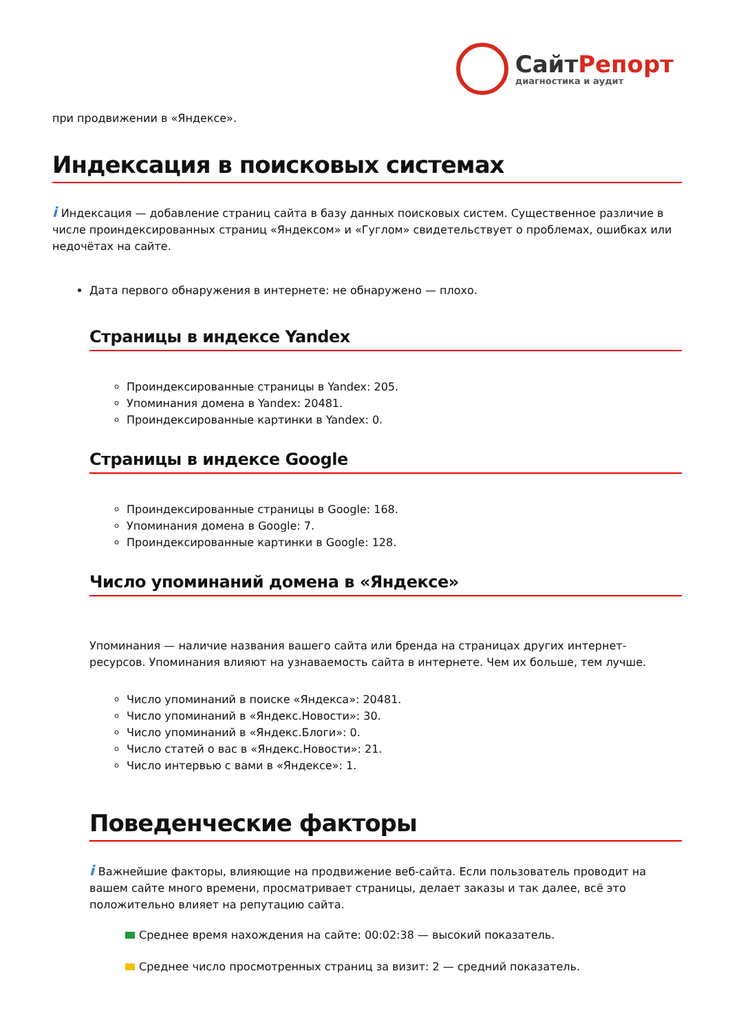СайтРепорт
диагностика и аудит
при продвижении в «Яндексе».
Индексация в поисковых системах
i Индексация — добавление страниц сайта в базу данных поисковых систем. Существенное различие в числе проиндексированных страниц «Яндексом» и «Гуглом» свидетельствует о проблемах, ошибках или недочётах на сайте.
Дата первого обнаружения в интернете: не обнаружено — плохо.
Страницы в индексе Yandex
Проиндексированные страницы в Yandex: 205.
Упоминания домена в Yandex: 20481.
Проиндексированные картинки в Yandex: 0.
Страницы в индексе Google
Проиндексированные страницы в Google: 168.
Упоминания домена в Google: 7.
Проиндексированные картинки в Google: 128.
Число упоминаний домена в «Яндексе»
Упоминания — наличие названия вашего сайта или бренда на страницах других интернет-ресурсов. Упоминания влияют на узнаваемость сайта в интернете. Чем их больше, тем лучше.
Число упоминаний в поиске «Яндекса»: 20481.
Число упоминаний в «Яндекс.Новости»: 30.
Число упоминаний в «Яндекс.Блоги»: 0.
Число статей о вас в «Яндекс.Новости»: 21.
Число интервью с вами в «Яндексе»: 1.
Поведенческие факторы
i Важнейшие факторы, влияющие на продвижение веб-сайта. Если пользователь проводит на вашем сайте много времени, просматривает страницы, делает заказы и так далее, всё это положительно влияет на репутацию сайта.
Среднее время нахождения на сайте: 00:02:38 — высокий показатель.
Среднее число просмотренных страниц за визит: 2 — средний показатель.